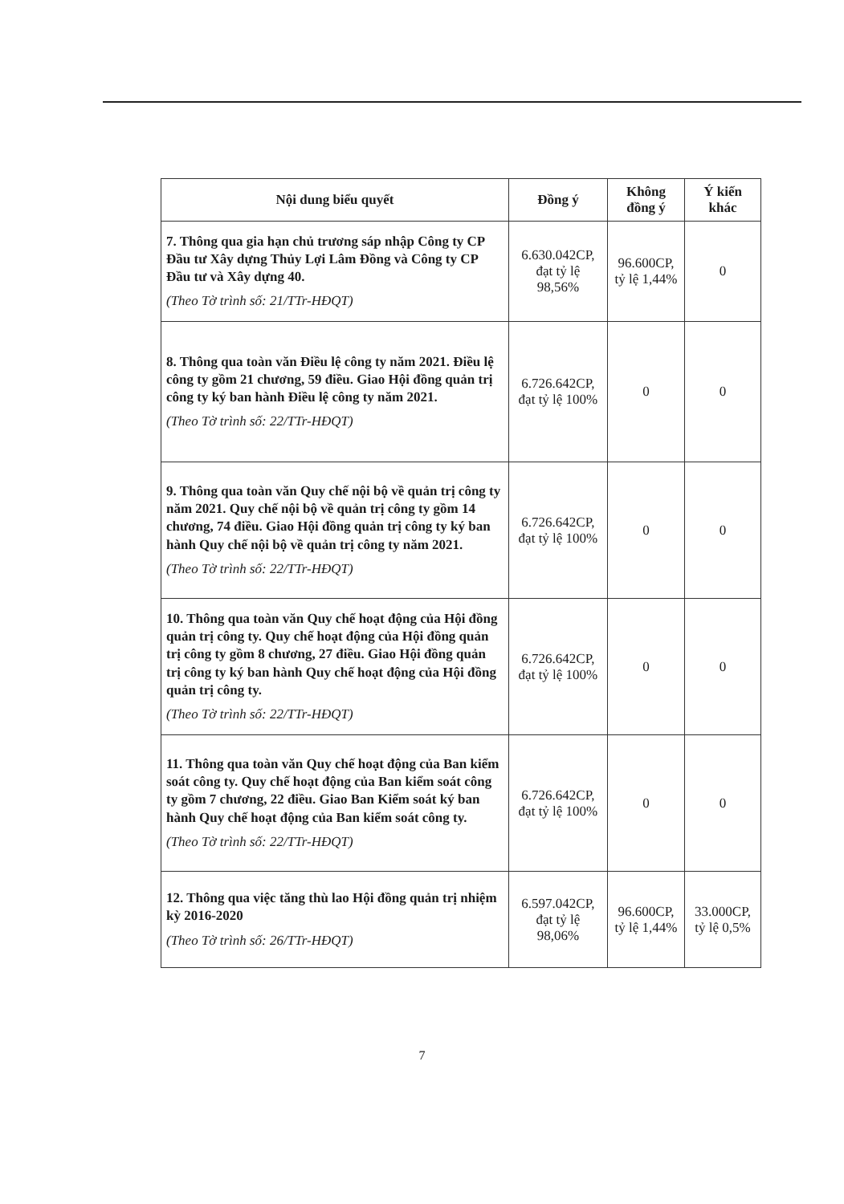| Nội dung biểu quyết | Đồng ý | Không đồng ý | Ý kiến khác |
| --- | --- | --- | --- |
| 7. Thông qua gia hạn chủ trương sáp nhập Công ty CP Đầu tư Xây dựng Thủy Lợi Lâm Đồng và Công ty CP Đầu tư và Xây dựng 40. (Theo Tờ trình số: 21/TTr-HĐQT) | 6.630.042CP, đạt tỷ lệ 98,56% | 96.600CP, tỷ lệ 1,44% | 0 |
| 8. Thông qua toàn văn Điều lệ công ty năm 2021. Điều lệ công ty gồm 21 chương, 59 điều. Giao Hội đồng quản trị công ty ký ban hành Điều lệ công ty năm 2021. (Theo Tờ trình số: 22/TTr-HĐQT) | 6.726.642CP, đạt tỷ lệ 100% | 0 | 0 |
| 9. Thông qua toàn văn Quy chế nội bộ về quản trị công ty năm 2021. Quy chế nội bộ về quản trị công ty gồm 14 chương, 74 điều. Giao Hội đồng quản trị công ty ký ban hành Quy chế nội bộ về quản trị công ty năm 2021. (Theo Tờ trình số: 22/TTr-HĐQT) | 6.726.642CP, đạt tỷ lệ 100% | 0 | 0 |
| 10. Thông qua toàn văn Quy chế hoạt động của Hội đồng quản trị công ty. Quy chế hoạt động của Hội đồng quản trị công ty gồm 8 chương, 27 điều. Giao Hội đồng quản trị công ty ký ban hành Quy chế hoạt động của Hội đồng quản trị công ty. (Theo Tờ trình số: 22/TTr-HĐQT) | 6.726.642CP, đạt tỷ lệ 100% | 0 | 0 |
| 11. Thông qua toàn văn Quy chế hoạt động của Ban kiểm soát công ty. Quy chế hoạt động của Ban kiểm soát công ty gồm 7 chương, 22 điều. Giao Ban Kiểm soát ký ban hành Quy chế hoạt động của Ban kiểm soát công ty. (Theo Tờ trình số: 22/TTr-HĐQT) | 6.726.642CP, đạt tỷ lệ 100% | 0 | 0 |
| 12. Thông qua việc tăng thù lao Hội đồng quản trị nhiệm kỳ 2016-2020 (Theo Tờ trình số: 26/TTr-HĐQT) | 6.597.042CP, đạt tỷ lệ 98,06% | 96.600CP, tỷ lệ 1,44% | 33.000CP, tỷ lệ 0,5% |
7